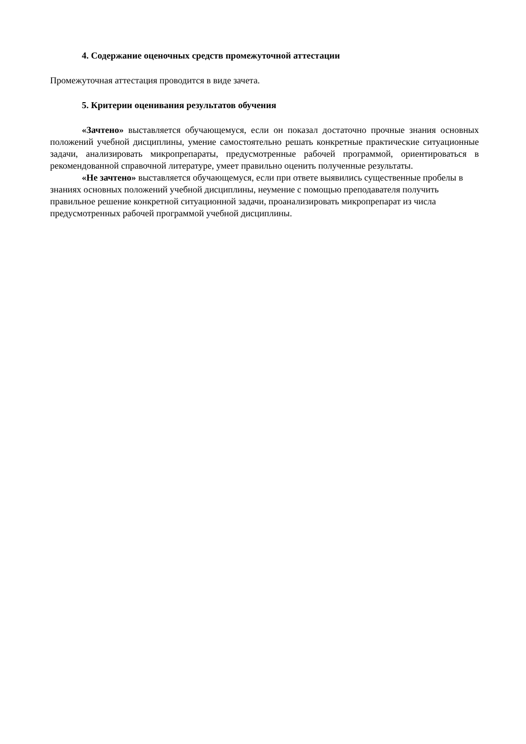4. Содержание оценочных средств промежуточной аттестации
Промежуточная аттестация проводится в виде зачета.
5. Критерии оценивания результатов обучения
«Зачтено» выставляется обучающемуся, если он показал достаточно прочные знания основных положений учебной дисциплины, умение самостоятельно решать конкретные практические ситуационные задачи, анализировать микропрепараты, предусмотренные рабочей программой, ориентироваться в рекомендованной справочной литературе, умеет правильно оценить полученные результаты.
«Не зачтено» выставляется обучающемуся, если при ответе выявились существенные пробелы в знаниях основных положений учебной дисциплины, неумение с помощью преподавателя получить правильное решение конкретной ситуационной задачи, проанализировать микропрепарат из числа предусмотренных рабочей программой учебной дисциплины.